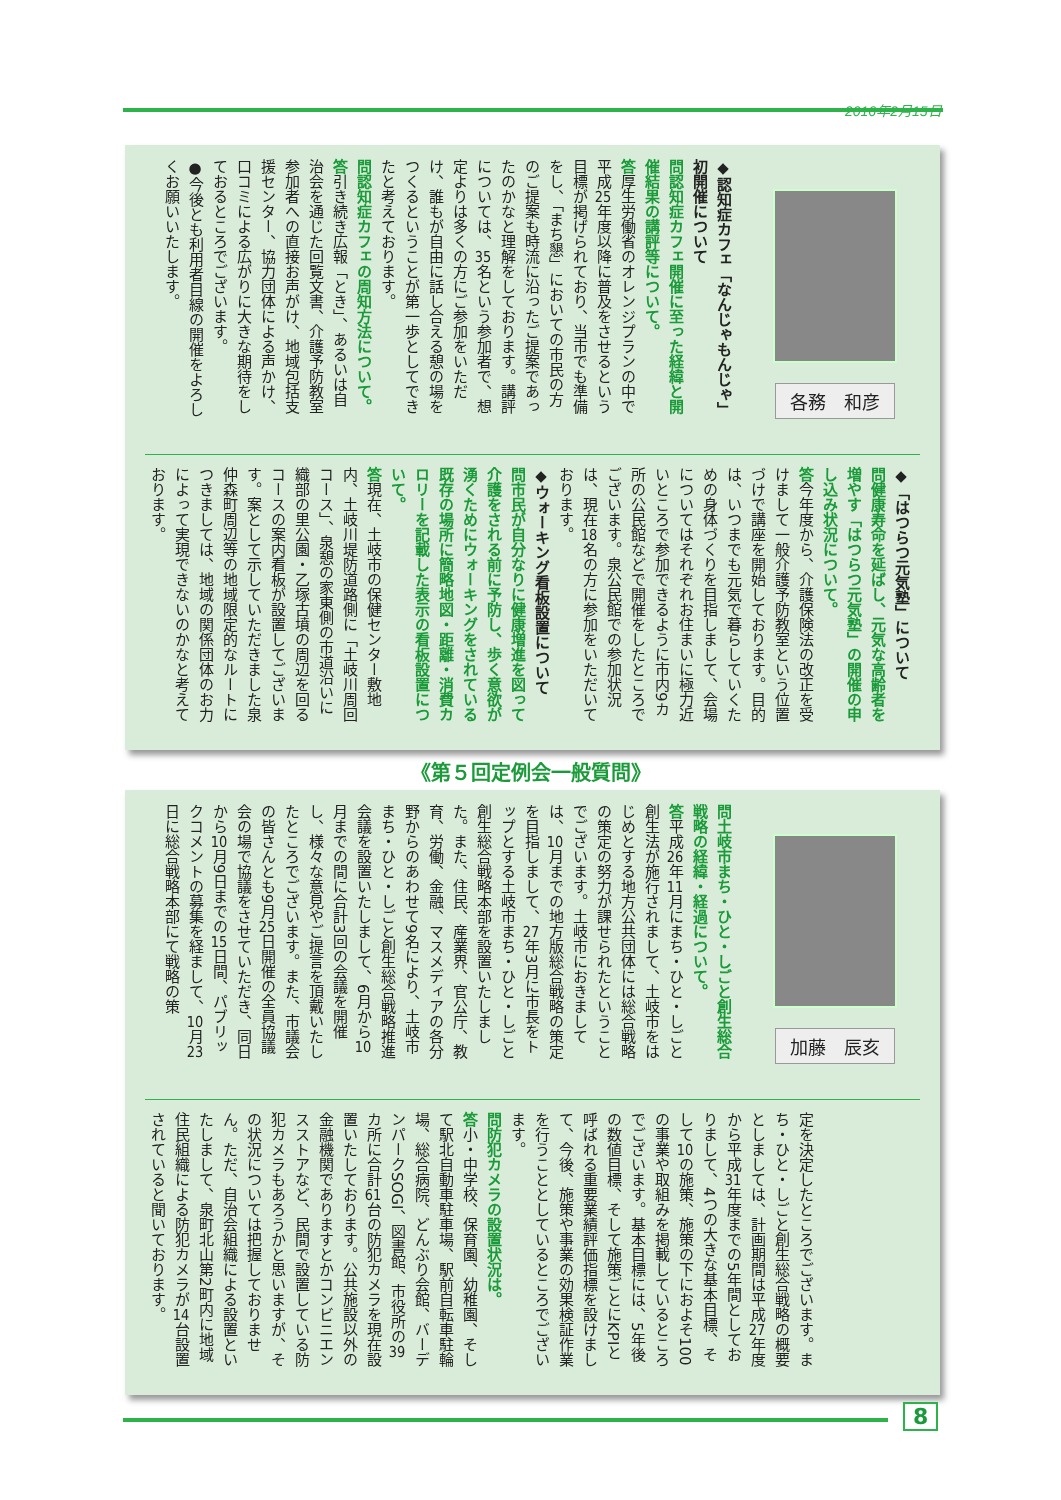2016年2月15日
各務　和彦
◆認知症カフェ「なんじゃもんじゃ」初開催について
問認知症カフェ開催に至った経緯と開催結果の講評等について。
答厚生労働省のオレンジプランの中で平成25年度以降に普及をさせるという目標が掲げられており、当市でも準備をし、「まち懇」においての市民の方のご提案も時流に沿ったご提案であったのかなと理解をしております。講評については、35名という参加者で、想定よりは多くの方にご参加をいただけ、誰もが自由に話し合える憩の場をつくるということが第一歩としてできたと考えております。
問認知症カフェの周知方法について。
答引き続き広報「とき」、あるいは自治会を通じた回覧文書、介護予防教室参加者への直接お声がけ、地域包括支援センター、協力団体による声かけ、口コミによる広がりに大きな期待をしておるところでございます。
●今後とも利用者目線の開催をよろしくお願いいたします。
◆「はつらつ元気塾」について
問健康寿命を延ばし、元気な高齢者を増やす「はつらつ元気塾」の開催の申し込み状況について。
答今年度から、介護保険法の改正を受けまして一般介護予防教室という位置づけで講座を開始しております。目的は、いつまでも元気で暮らしていくための身体づくりを目指しまして、会場についてはそれぞれお住まいに極力近いところで参加できるように市内9カ所の公民館などで開催をしたところでございます。泉公民館での参加状況は、現在18名の方に参加をいただいております。
◆ウォーキング看板設置について
問市民が自分なりに健康増進を図って介護をされる前に予防し、歩く意欲が湧くためにウォーキングをされている既存の場所に簡略地図・距離・消費カロリーを記載した表示の看板設置について。
答現在、土岐市の保健センター敷地内、土岐川堤防道路側に「土岐川周回コース」、泉憩の家東側の市道沿いに織部の里公園・乙塚古墳の周辺を回るコースの案内看板が設置してございます。案として示していただきました泉仲森町周辺等の地域限定的なルートにつきましては、地域の関係団体のお力によって実現できないのかなと考えております。
《第５回定例会一般質問》
加藤　辰亥
問土岐市まち・ひと・しごと創生総合戦略の経緯・経過について。
答平成26年11月にまち・ひと・しごと創生法が施行されまして、土岐市をはじめとする地方公共団体には総合戦略の策定の努力が課せられたということでございます。土岐市におきましては、10月までの地方版総合戦略の策定を目指しまして、27年3月に市長をトップとする土岐市まち・ひと・しごと創生総合戦略本部を設置いたしました。また、住民、産業界、官公庁、教育、労働、金融、マスメディアの各分野からのあわせて9名により、土岐市まち・ひと・しごと創生総合戦略推進会議を設置いたしまして、6月から10月までの間に合計3回の会議を開催し、様々な意見やご提言を頂戴いたしたところでございます。また、市議会の皆さんとも9月25日開催の全員協議会の場で協議をさせていただき、同日から10月9日までの15日間、パブリックコメントの募集を経まして、10月23日に総合戦略本部にて戦略の策
定を決定したところでございます。まち・ひと・しごと創生総合戦略の概要としましては、計画期間は平成27年度から平成31年度までの5年間としておりまして、4つの大きな基本目標、そして10の施策、施策の下におよそ100の事業や取組みを掲載しているところでございます。基本目標には、5年後の数値目標、そして施策ごとにKPIと呼ばれる重要業績評価指標を設けまして、今後、施策や事業の効果検証作業を行うこととしているところでございます。
問防犯カメラの設置状況は。
答小・中学校、保育園、幼稚園、そして駅北自動車駐車場、駅前自転車駐輪場、総合病院、どんぶり会館、バーデンパークSOGI、図書館、市役所の39カ所に合計61台の防犯カメラを現在設置いたしております。公共施設以外の金融機関でありますとかコンビニエンスストアなど、民間で設置している防犯カメラもあろうかと思いますが、その状況については把握しておりません。ただ、自治会組織による設置といたしまして、泉町北山第2町内に地域住民組織による防犯カメラが14台設置されていると聞いております。
8